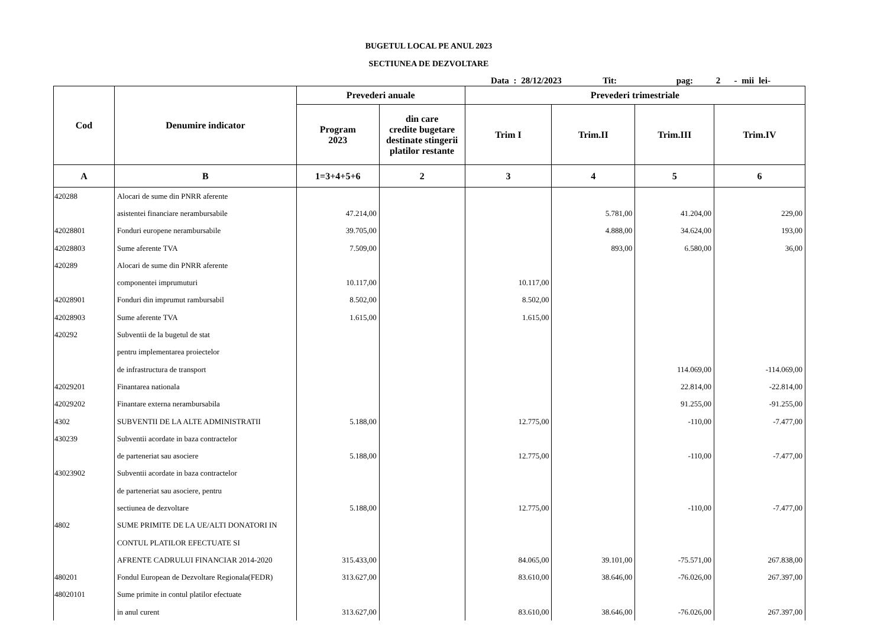BUGETUL LOCAL PE ANUL 2023
SECTIUNEA DE DEZVOLTARE
Data : 28/12/2023 Tit: pag: 2 - mii lei-
| Cod | Denumire indicator | Prevederi anuale | | Prevederi trimestriale | | | |
| --- | --- | --- | --- | --- | --- | --- | --- |
| | | Program 2023 | din care credite bugetare destinate stingerii platilor restante | Trim I | Trim.II | Trim.III | Trim.IV |
| A | B | 1=3+4+5+6 | 2 | 3 | 4 | 5 | 6 |
| 420288 | Alocari de sume din PNRR aferente | | | | | | |
| | asistentei financiare nerambursabile | 47.214,00 | | | 5.781,00 | 41.204,00 | 229,00 |
| 42028801 | Fonduri europene nerambursabile | 39.705,00 | | | 4.888,00 | 34.624,00 | 193,00 |
| 42028803 | Sume aferente TVA | 7.509,00 | | | 893,00 | 6.580,00 | 36,00 |
| 420289 | Alocari de sume din PNRR aferente | | | | | | |
| | componentei imprumuturi | 10.117,00 | | 10.117,00 | | | |
| 42028901 | Fonduri din imprumut rambursabil | 8.502,00 | | 8.502,00 | | | |
| 42028903 | Sume aferente TVA | 1.615,00 | | 1.615,00 | | | |
| 420292 | Subventii de la bugetul de stat | | | | | | |
| | pentru implementarea proiectelor | | | | | | |
| | de infrastructura de transport | | | | | 114.069,00 | -114.069,00 |
| 42029201 | Finantarea nationala | | | | | 22.814,00 | -22.814,00 |
| 42029202 | Finantare externa nerambursabila | | | | | 91.255,00 | -91.255,00 |
| 4302 | SUBVENTII DE LA ALTE ADMINISTRATII | 5.188,00 | | 12.775,00 | | -110,00 | -7.477,00 |
| 430239 | Subventii acordate in baza contractelor | | | | | | |
| | de parteneriat sau asociere | 5.188,00 | | 12.775,00 | | -110,00 | -7.477,00 |
| 43023902 | Subventii acordate in baza contractelor | | | | | | |
| | de parteneriat sau asociere, pentru | | | | | | |
| | sectiunea de dezvoltare | 5.188,00 | | 12.775,00 | | -110,00 | -7.477,00 |
| 4802 | SUME PRIMITE DE LA UE/ALTI DONATORI IN | | | | | | |
| | CONTUL PLATILOR EFECTUATE SI | | | | | | |
| | AFRENTE CADRULUI FINANCIAR 2014-2020 | 315.433,00 | | 84.065,00 | 39.101,00 | -75.571,00 | 267.838,00 |
| 480201 | Fondul European de Dezvoltare Regionala(FEDR) | 313.627,00 | | 83.610,00 | 38.646,00 | -76.026,00 | 267.397,00 |
| 48020101 | Sume primite in contul platilor efectuate | | | | | | |
| | in anul curent | 313.627,00 | | 83.610,00 | 38.646,00 | -76.026,00 | 267.397,00 |